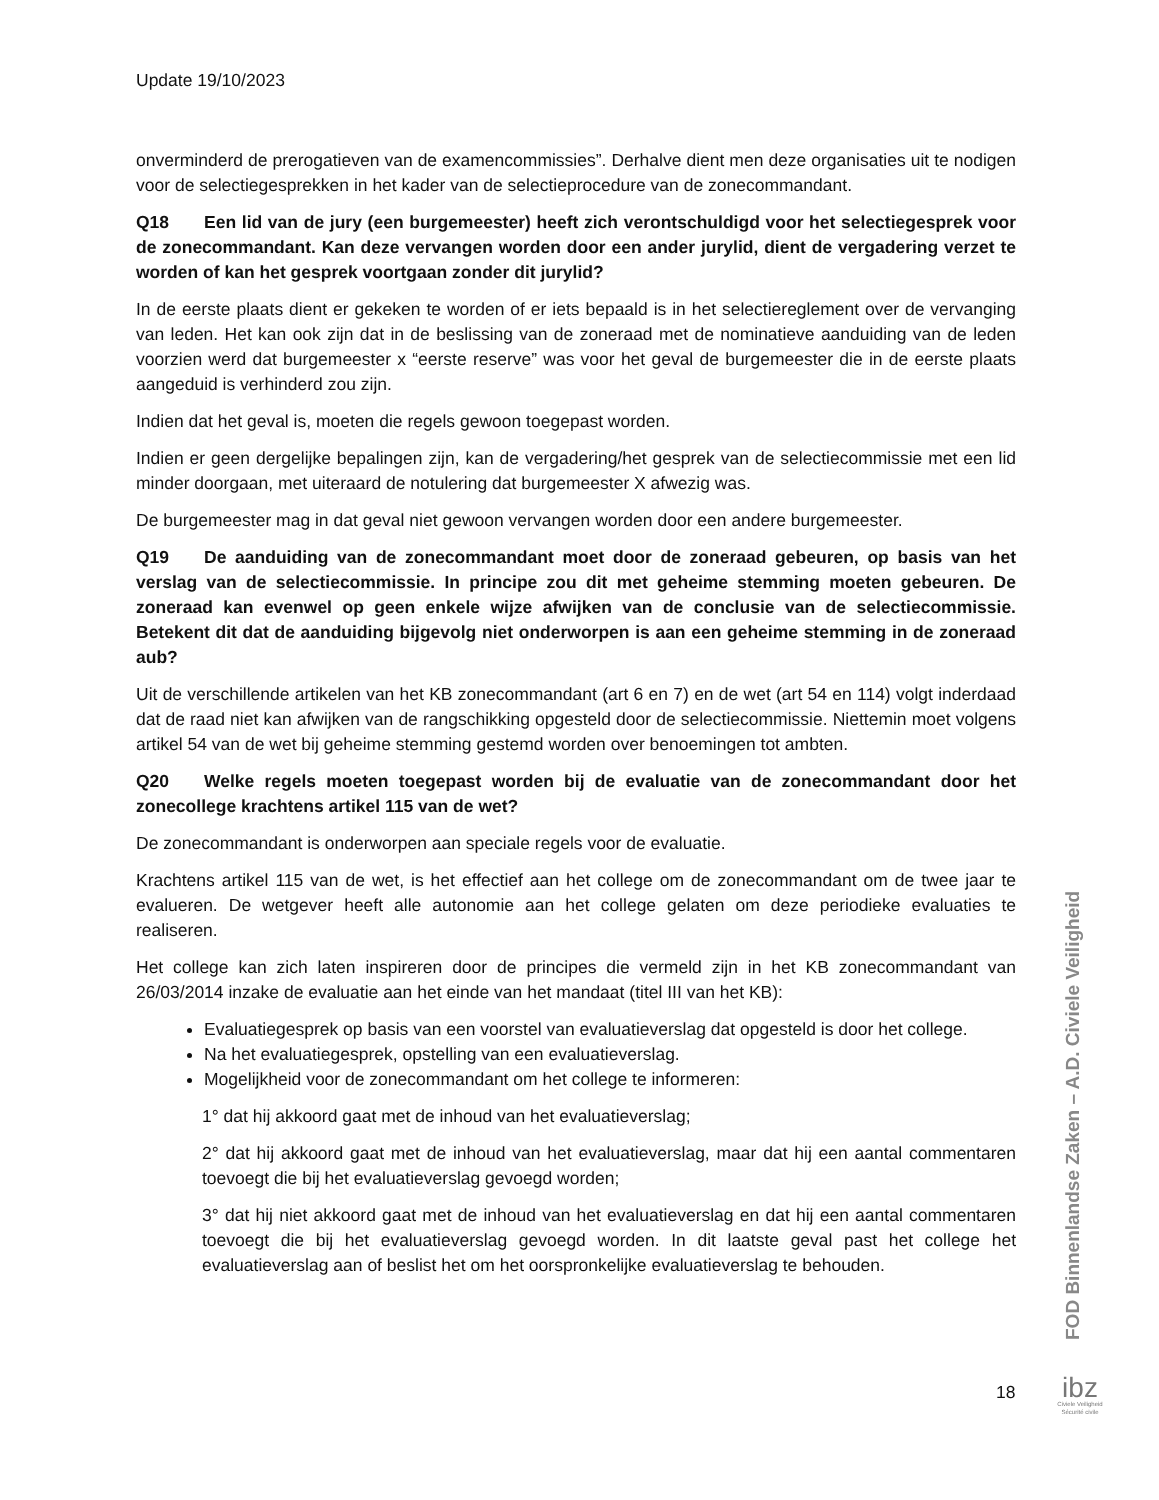Update 19/10/2023
onverminderd de prerogatieven van de examencommissies”. Derhalve dient men deze organisaties uit te nodigen voor de selectiegesprekken in het kader van de selectieprocedure van de zonecommandant.
Q18 Een lid van de jury (een burgemeester) heeft zich verontschuldigd voor het selectiegesprek voor de zonecommandant. Kan deze vervangen worden door een ander jurylid, dient de vergadering verzet te worden of kan het gesprek voortgaan zonder dit jurylid?
In de eerste plaats dient er gekeken te worden of er iets bepaald is in het selectiereglement over de vervanging van leden. Het kan ook zijn dat in de beslissing van de zoneraad met de nominatieve aanduiding van de leden voorzien werd dat burgemeester x “eerste reserve” was voor het geval de burgemeester die in de eerste plaats aangeduid is verhinderd zou zijn.
Indien dat het geval is, moeten die regels gewoon toegepast worden.
Indien er geen dergelijke bepalingen zijn, kan de vergadering/het gesprek van de selectiecommissie met een lid minder doorgaan, met uiteraard de notulering dat burgemeester X afwezig was.
De burgemeester mag in dat geval niet gewoon vervangen worden door een andere burgemeester.
Q19 De aanduiding van de zonecommandant moet door de zoneraad gebeuren, op basis van het verslag van de selectiecommissie. In principe zou dit met geheime stemming moeten gebeuren. De zoneraad kan evenwel op geen enkele wijze afwijken van de conclusie van de selectiecommissie. Betekent dit dat de aanduiding bijgevolg niet onderworpen is aan een geheime stemming in de zoneraad aub?
Uit de verschillende artikelen van het KB zonecommandant (art 6 en 7) en de wet (art 54 en 114) volgt inderdaad dat de raad niet kan afwijken van de rangschikking opgesteld door de selectiecommissie. Niettemin moet volgens artikel 54 van de wet bij geheime stemming gestemd worden over benoemingen tot ambten.
Q20 Welke regels moeten toegepast worden bij de evaluatie van de zonecommandant door het zonecollege krachtens artikel 115 van de wet?
De zonecommandant is onderworpen aan speciale regels voor de evaluatie.
Krachtens artikel 115 van de wet, is het effectief aan het college om de zonecommandant om de twee jaar te evalueren. De wetgever heeft alle autonomie aan het college gelaten om deze periodieke evaluaties te realiseren.
Het college kan zich laten inspireren door de principes die vermeld zijn in het KB zonecommandant van 26/03/2014 inzake de evaluatie aan het einde van het mandaat (titel III van het KB):
Evaluatiegesprek op basis van een voorstel van evaluatieverslag dat opgesteld is door het college.
Na het evaluatiegesprek, opstelling van een evaluatieverslag.
Mogelijkheid voor de zonecommandant om het college te informeren:
1° dat hij akkoord gaat met de inhoud van het evaluatieverslag;
2° dat hij akkoord gaat met de inhoud van het evaluatieverslag, maar dat hij een aantal commentaren toevoegt die bij het evaluatieverslag gevoegd worden;
3° dat hij niet akkoord gaat met de inhoud van het evaluatieverslag en dat hij een aantal commentaren toevoegt die bij het evaluatieverslag gevoegd worden. In dit laatste geval past het college het evaluatieverslag aan of beslist het om het oorspronkelijke evaluatieverslag te behouden.
FOD Binnenlandse Zaken – A.D. Civiele Veiligheid
18
ibz
Civiele Veiligheid
Sécurité civile